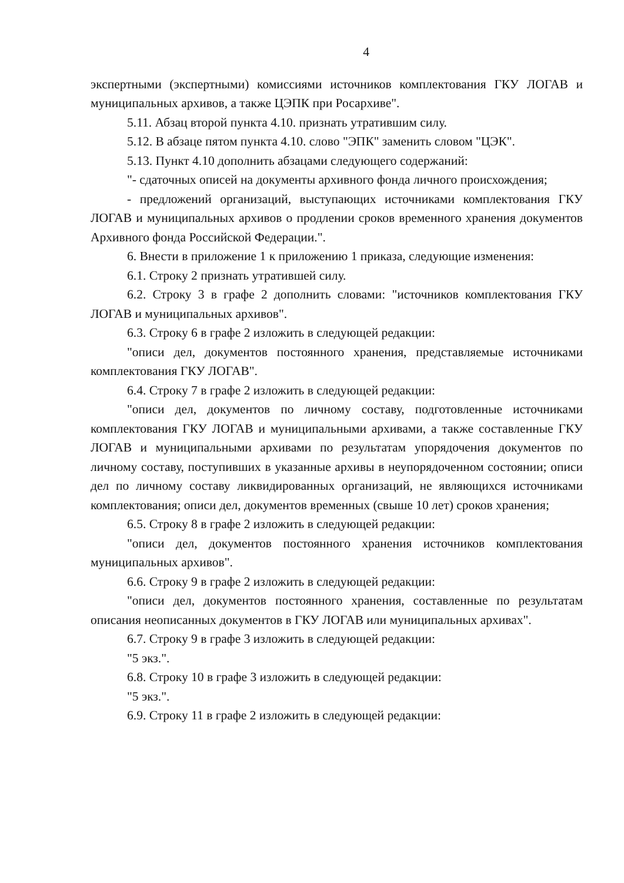4
экспертными (экспертными) комиссиями источников комплектования ГКУ ЛОГАВ и муниципальных архивов, а также ЦЭПК при Росархиве".
5.11. Абзац второй пункта 4.10. признать утратившим силу.
5.12. В абзаце пятом пункта 4.10. слово "ЭПК" заменить словом "ЦЭК".
5.13. Пункт 4.10 дополнить абзацами следующего содержаний:
"- сдаточных описей на документы архивного фонда личного происхождения;
- предложений организаций, выступающих источниками комплектования ГКУ ЛОГАВ и муниципальных архивов о продлении сроков временного хранения документов Архивного фонда Российской Федерации.".
6. Внести в приложение 1 к приложению 1 приказа, следующие изменения:
6.1. Строку 2 признать утратившей силу.
6.2. Строку 3 в графе 2 дополнить словами: "источников комплектования ГКУ ЛОГАВ и муниципальных архивов".
6.3. Строку 6 в графе 2 изложить в следующей редакции:
"описи дел, документов постоянного хранения, представляемые источниками комплектования ГКУ ЛОГАВ".
6.4. Строку 7 в графе 2 изложить в следующей редакции:
"описи дел, документов по личному составу, подготовленные источниками комплектования ГКУ ЛОГАВ и муниципальными архивами, а также составленные ГКУ ЛОГАВ и муниципальными архивами по результатам упорядочения документов по личному составу, поступивших в указанные архивы в неупорядоченном состоянии; описи дел по личному составу ликвидированных организаций, не являющихся источниками комплектования; описи дел, документов временных (свыше 10 лет) сроков хранения;
6.5. Строку 8 в графе 2 изложить в следующей редакции:
"описи дел, документов постоянного хранения источников комплектования муниципальных архивов".
6.6. Строку 9 в графе 2 изложить в следующей редакции:
"описи дел, документов постоянного хранения, составленные по результатам описания неописанных документов в ГКУ ЛОГАВ или муниципальных архивах".
6.7. Строку 9 в графе 3 изложить в следующей редакции:
"5 экз.".
6.8. Строку 10 в графе 3 изложить в следующей редакции:
"5 экз.".
6.9. Строку 11 в графе 2 изложить в следующей редакции: